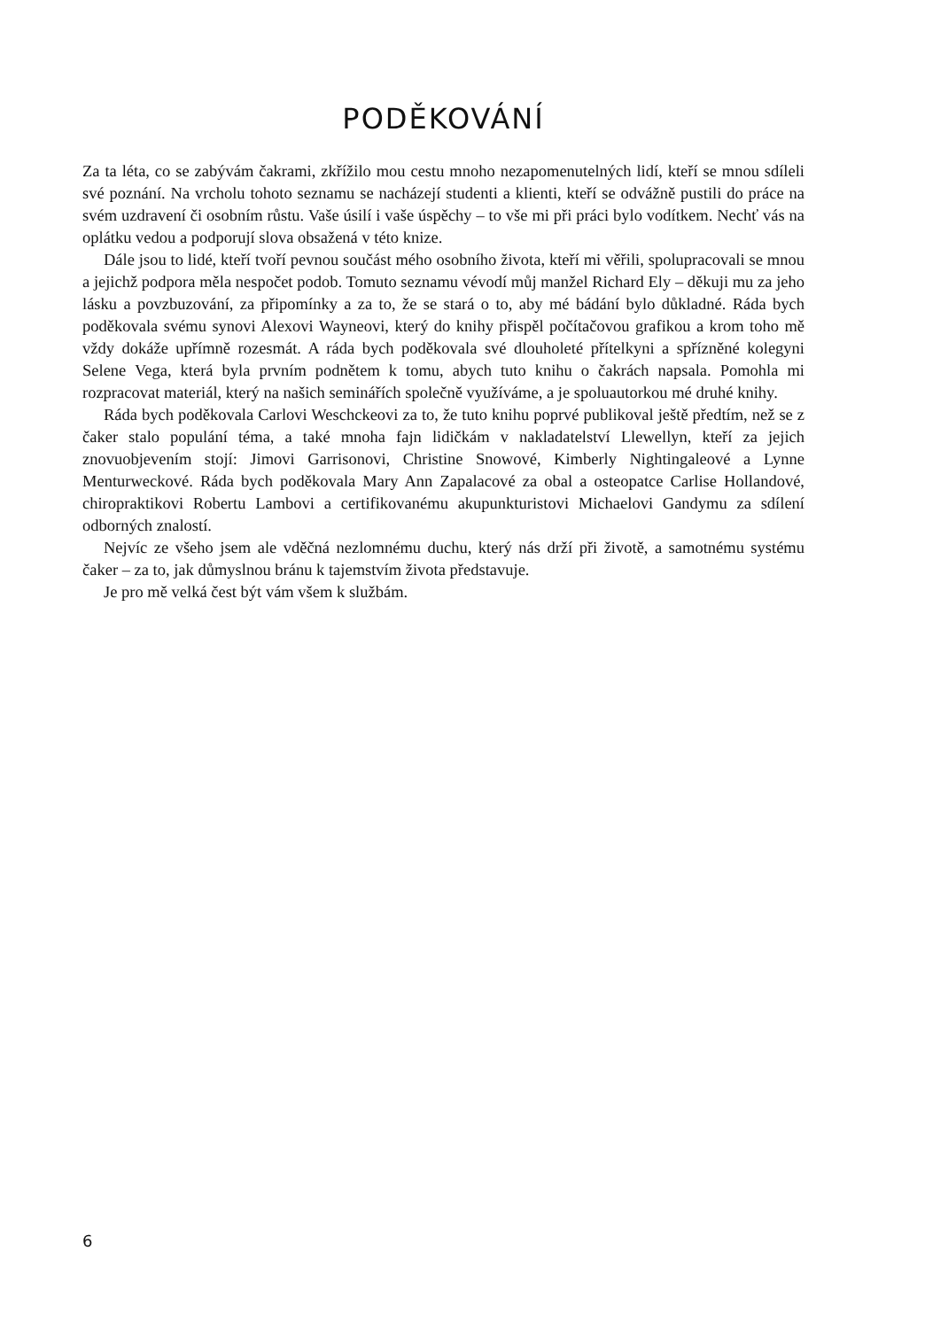PODĚKOVÁNÍ
Za ta léta, co se zabývám čakrami, zkřížilo mou cestu mnoho nezapomenutelných lidí, kteří se mnou sdíleli své poznání. Na vrcholu tohoto seznamu se nacházejí studenti a klienti, kteří se odvážně pustili do práce na svém uzdravení či osobním růstu. Vaše úsilí i vaše úspěchy – to vše mi při práci bylo vodítkem. Nechť vás na oplátku vedou a podporují slova obsažená v této knize.
Dále jsou to lidé, kteří tvoří pevnou součást mého osobního života, kteří mi věřili, spolupracovali se mnou a jejichž podpora měla nespočet podob. Tomuto seznamu vévodí můj manžel Richard Ely – děkuji mu za jeho lásku a povzbuzování, za připomínky a za to, že se stará o to, aby mé bádání bylo důkladné. Ráda bych poděkovala svému synovi Alexovi Wayneovi, který do knihy přispěl počítačovou grafikou a krom toho mě vždy dokáže upřímně rozesmát. A ráda bych poděkovala své dlouholeté přítelkyni a spřízněné kolegyni Selene Vega, která byla prvním podnětem k tomu, abych tuto knihu o čakrách napsala. Pomohla mi rozpracovat materiál, který na našich seminářích společně využíváme, a je spoluautorkou mé druhé knihy.
Ráda bych poděkovala Carlovi Weschckeovi za to, že tuto knihu poprvé publikoval ještě předtím, než se z čaker stalo populání téma, a také mnoha fajn lidičkám v nakladatelství Llewellyn, kteří za jejich znovuobjevením stojí: Jimovi Garrisonovi, Christine Snowové, Kimberly Nightingaleové a Lynne Menturweckové. Ráda bych poděkovala Mary Ann Zapalacové za obal a osteopatce Carlise Hollandové, chiropraktikovi Robertu Lambovi a certifikovanému akupunkturistovi Michaelovi Gandymu za sdílení odborných znalostí.
Nejvíc ze všeho jsem ale vděčná nezlomnému duchu, který nás drží při životě, a samotnému systému čaker – za to, jak důmyslnou bránu k tajemstvím života představuje.
Je pro mě velká čest být vám všem k službám.
6